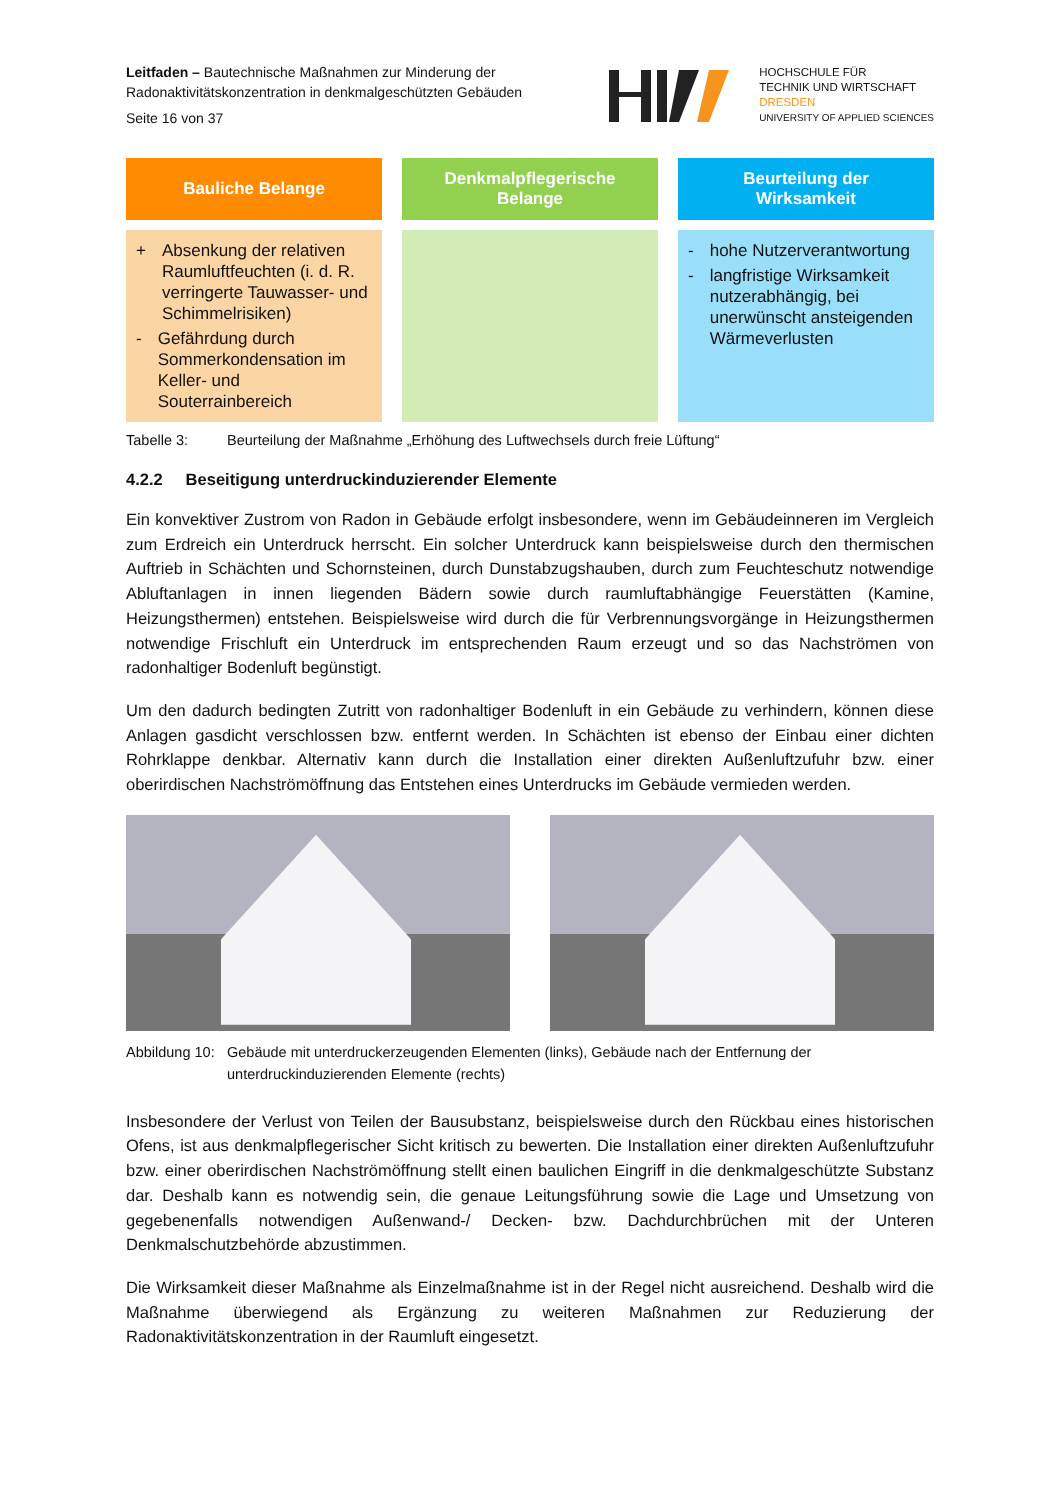Leitfaden – Bautechnische Maßnahmen zur Minderung der
Radonaktivitätskonzentration in denkmalgeschützten Gebäuden
Seite 16 von 37
HOCHSCHULE FÜR
TECHNIK UND WIRTSCHAFT
DRESDEN
UNIVERSITY OF APPLIED SCIENCES
| Bauliche Belange | Denkmalpflegerische Belange | Beurteilung der Wirksamkeit |
| --- | --- | --- |
| + Absenkung der relativen Raumluftfeuchten (i. d. R. verringerte Tauwasser- und Schimmelrisiken) - Gefährdung durch Sommerkondensation im Keller- und Souterrainbereich | | - hohe Nutzerverantwortung - langfristige Wirksamkeit nutzerabhängig, bei unerwünscht ansteigenden Wärmeverlusten |
Tabelle 3: Beurteilung der Maßnahme „Erhöhung des Luftwechsels durch freie Lüftung“
4.2.2 Beseitigung unterdruckinduzierender Elemente
Ein konvektiver Zustrom von Radon in Gebäude erfolgt insbesondere, wenn im Gebäudeinneren im Vergleich zum Erdreich ein Unterdruck herrscht. Ein solcher Unterdruck kann beispielsweise durch den thermischen Auftrieb in Schächten und Schornsteinen, durch Dunstabzugshauben, durch zum Feuchteschutz notwendige Abluftanlagen in innen liegenden Bädern sowie durch raumluftabhängige Feuerstätten (Kamine, Heizungsthermen) entstehen. Beispielsweise wird durch die für Verbrennungsvorgänge in Heizungsthermen notwendige Frischluft ein Unterdruck im entsprechenden Raum erzeugt und so das Nachströmen von radonhaltiger Bodenluft begünstigt.
Um den dadurch bedingten Zutritt von radonhaltiger Bodenluft in ein Gebäude zu verhindern, können diese Anlagen gasdicht verschlossen bzw. entfernt werden. In Schächten ist ebenso der Einbau einer dichten Rohrklappe denkbar. Alternativ kann durch die Installation einer direkten Außenluftzufuhr bzw. einer oberirdischen Nachströmöffnung das Entstehen eines Unterdrucks im Gebäude vermieden werden.
Abbildung 10: Gebäude mit unterdruckerzeugenden Elementen (links), Gebäude nach der Entfernung der unterdruckinduzierenden Elemente (rechts)
Insbesondere der Verlust von Teilen der Bausubstanz, beispielsweise durch den Rückbau eines historischen Ofens, ist aus denkmalpflegerischer Sicht kritisch zu bewerten. Die Installation einer direkten Außenluftzufuhr bzw. einer oberirdischen Nachströmöffnung stellt einen baulichen Eingriff in die denkmalgeschützte Substanz dar. Deshalb kann es notwendig sein, die genaue Leitungsführung sowie die Lage und Umsetzung von gegebenenfalls notwendigen Außenwand-/ Decken- bzw. Dachdurchbrüchen mit der Unteren Denkmalschutzbehörde abzustimmen.
Die Wirksamkeit dieser Maßnahme als Einzelmaßnahme ist in der Regel nicht ausreichend. Deshalb wird die Maßnahme überwiegend als Ergänzung zu weiteren Maßnahmen zur Reduzierung der Radonaktivitätskonzentration in der Raumluft eingesetzt.